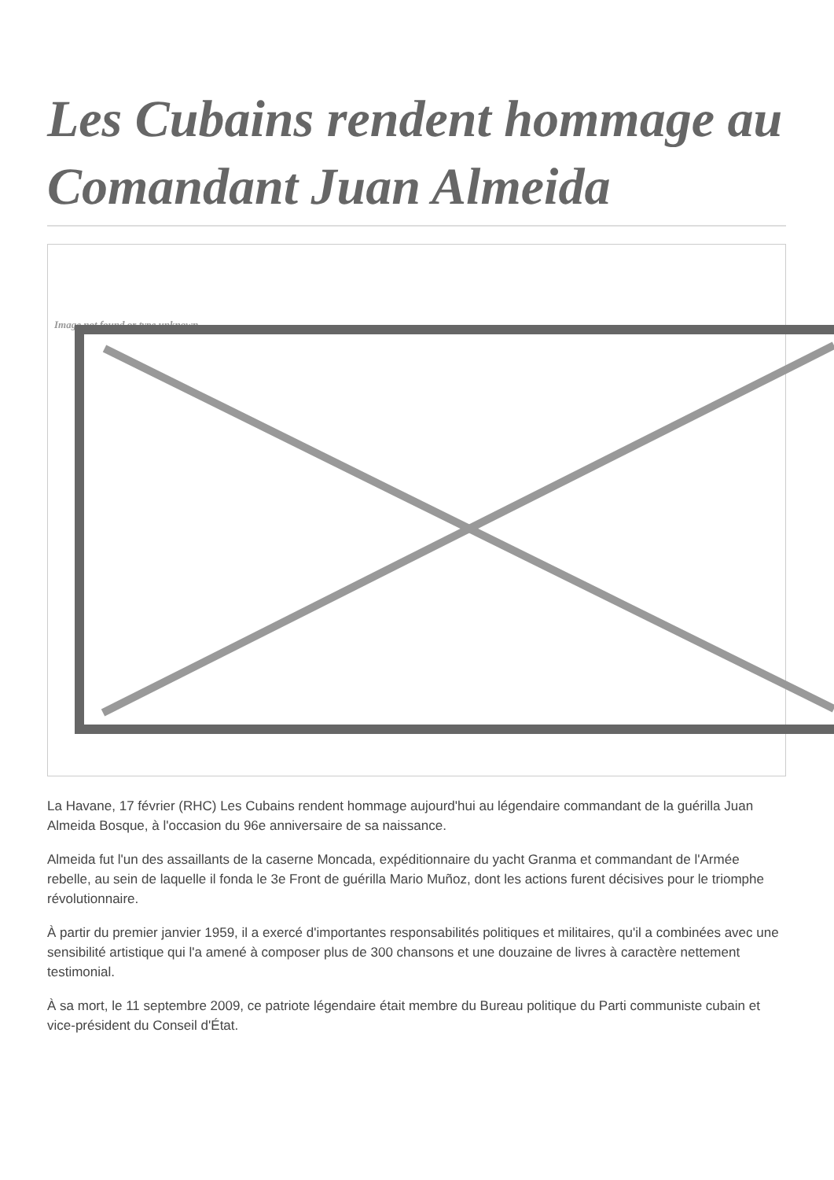Les Cubains rendent hommage au Comandant Juan Almeida
Image not found or type unknown
La Havane, 17 février (RHC) Les Cubains rendent hommage aujourd'hui au légendaire commandant de la guérilla Juan Almeida Bosque, à l'occasion du 96e anniversaire de sa naissance.
Almeida fut l'un des assaillants de la caserne Moncada, expéditionnaire du yacht Granma et commandant de l'Armée rebelle, au sein de laquelle il fonda le 3e Front de guérilla Mario Muñoz, dont les actions furent décisives pour le triomphe révolutionnaire.
À partir du premier janvier 1959, il a exercé d'importantes responsabilités politiques et militaires, qu'il a combinées avec une sensibilité artistique qui l'a amené à composer plus de 300 chansons et une douzaine de livres à caractère nettement testimonial.
À sa mort, le 11 septembre 2009, ce patriote légendaire était membre du Bureau politique du Parti communiste cubain et vice-président du Conseil d'État.